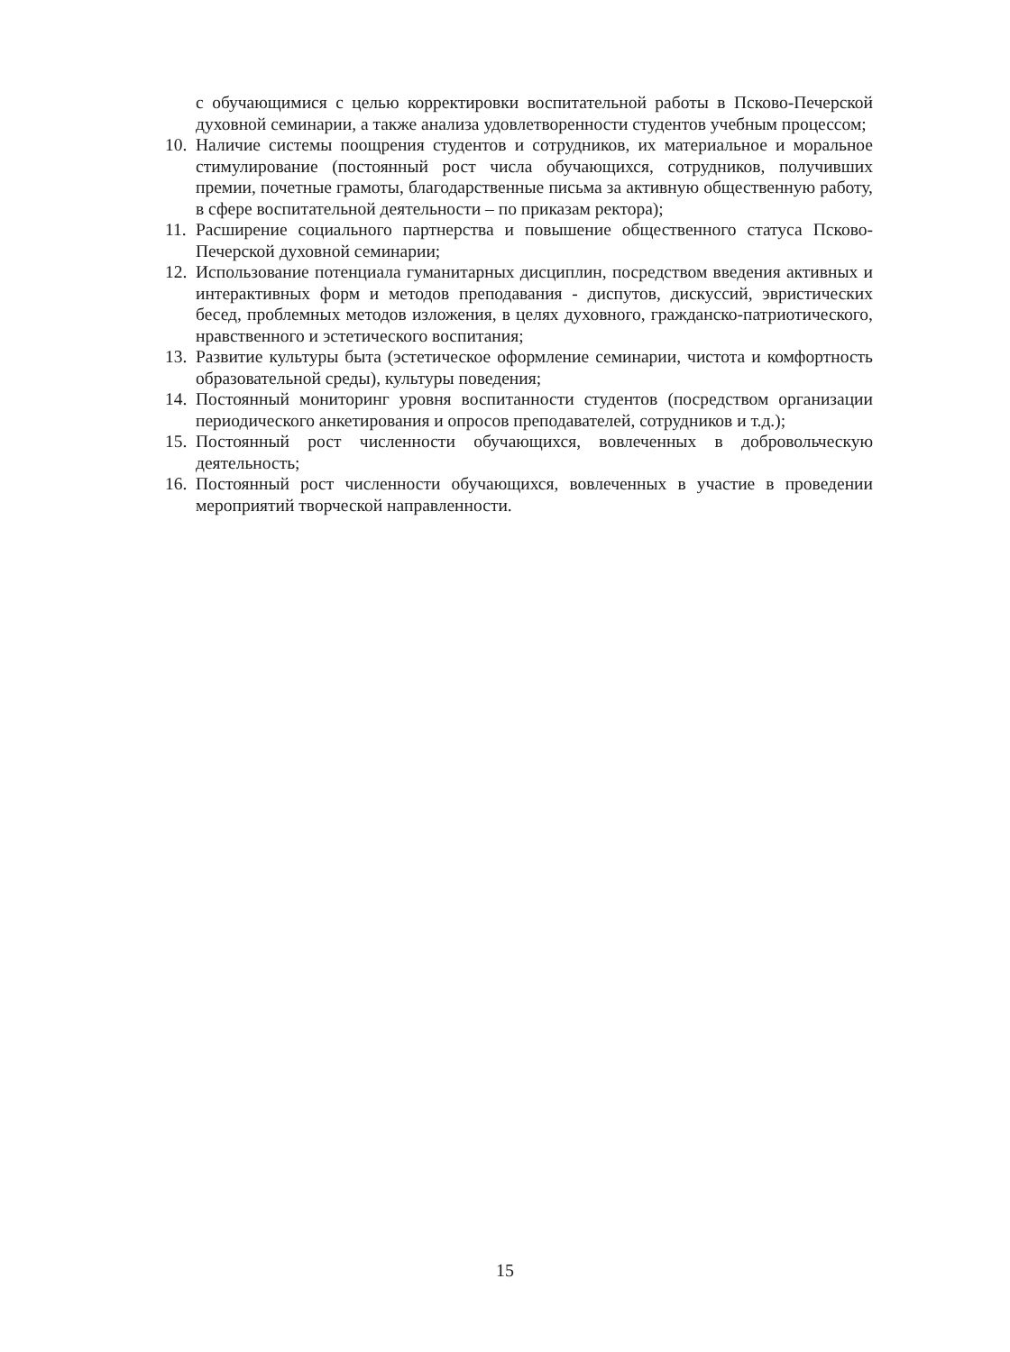с обучающимися с целью корректировки воспитательной работы в Псково-Печерской духовной семинарии, а также анализа удовлетворенности студентов учебным процессом;
10. Наличие системы поощрения студентов и сотрудников, их материальное и моральное стимулирование (постоянный рост числа обучающихся, сотрудников, получивших премии, почетные грамоты, благодарственные письма за активную общественную работу, в сфере воспитательной деятельности – по приказам ректора);
11. Расширение социального партнерства и повышение общественного статуса Псково-Печерской духовной семинарии;
12. Использование потенциала гуманитарных дисциплин, посредством введения активных и интерактивных форм и методов преподавания - диспутов, дискуссий, эвристических бесед, проблемных методов изложения, в целях духовного, гражданско-патриотического, нравственного и эстетического воспитания;
13. Развитие культуры быта (эстетическое оформление семинарии, чистота и комфортность образовательной среды), культуры поведения;
14. Постоянный мониторинг уровня воспитанности студентов (посредством организации периодического анкетирования и опросов преподавателей, сотрудников и т.д.);
15. Постоянный рост численности обучающихся, вовлеченных в добровольческую деятельность;
16. Постоянный рост численности обучающихся, вовлеченных в участие в проведении мероприятий творческой направленности.
15